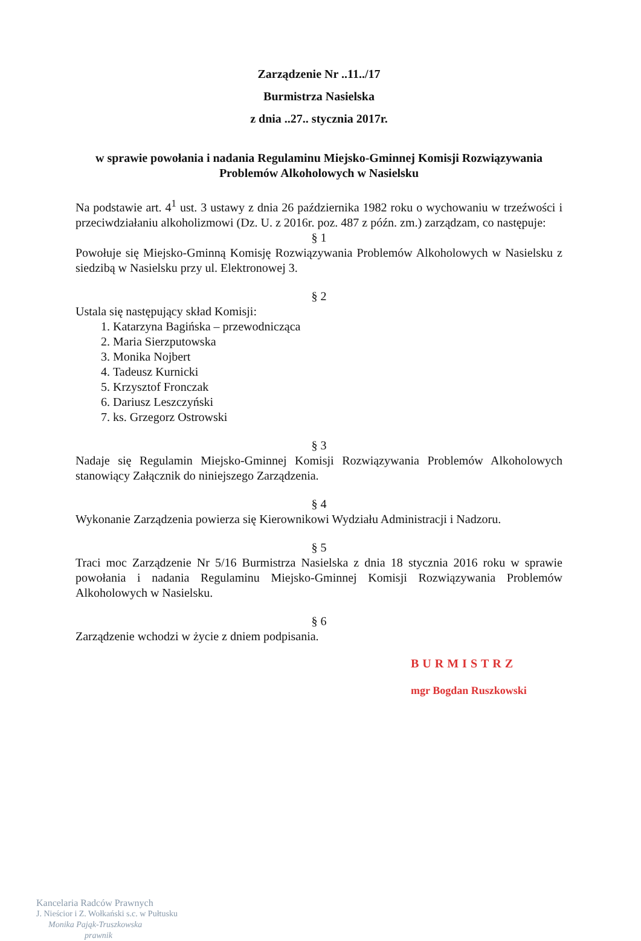Zarządzenie Nr ..11../17
Burmistrza Nasielska
z dnia ..27.. stycznia 2017r.
w sprawie powołania i nadania Regulaminu Miejsko-Gminnej Komisji Rozwiązywania Problemów Alkoholowych w Nasielsku
Na podstawie art. 4<sup>1</sup> ust. 3 ustawy z dnia 26 października 1982 roku o wychowaniu w trzeźwości i przeciwdziałaniu alkoholizmowi (Dz. U. z 2016r. poz. 487 z późn. zm.) zarządzam, co następuje:
§ 1
Powołuje się Miejsko-Gminną Komisję Rozwiązywania Problemów Alkoholowych w Nasielsku z siedzibą w Nasielsku przy ul. Elektronowej 3.
§ 2
Ustala się następujący skład Komisji:
1. Katarzyna Bagińska – przewodnicząca
2. Maria Sierzputowska
3. Monika Nojbert
4. Tadeusz Kurnicki
5. Krzysztof Fronczak
6. Dariusz Leszczyński
7. ks. Grzegorz Ostrowski
§ 3
Nadaje się Regulamin Miejsko-Gminnej Komisji Rozwiązywania Problemów Alkoholowych stanowiący Załącznik do niniejszego Zarządzenia.
§ 4
Wykonanie Zarządzenia powierza się Kierownikowi Wydziału Administracji i Nadzoru.
§ 5
Traci moc Zarządzenie Nr 5/16 Burmistrza Nasielska z dnia 18 stycznia 2016 roku w sprawie powołania i nadania Regulaminu Miejsko-Gminnej Komisji Rozwiązywania Problemów Alkoholowych w Nasielsku.
§ 6
Zarządzenie wchodzi w życie z dniem podpisania.
BURMISTRZ
mgr Bogdan Ruszkowski
Kancelaria Radców Prawnych
J. Nieścior i Z. Wołkański s.c. w Pułtusku
Monika Pająk-Truszkowska
prawnik